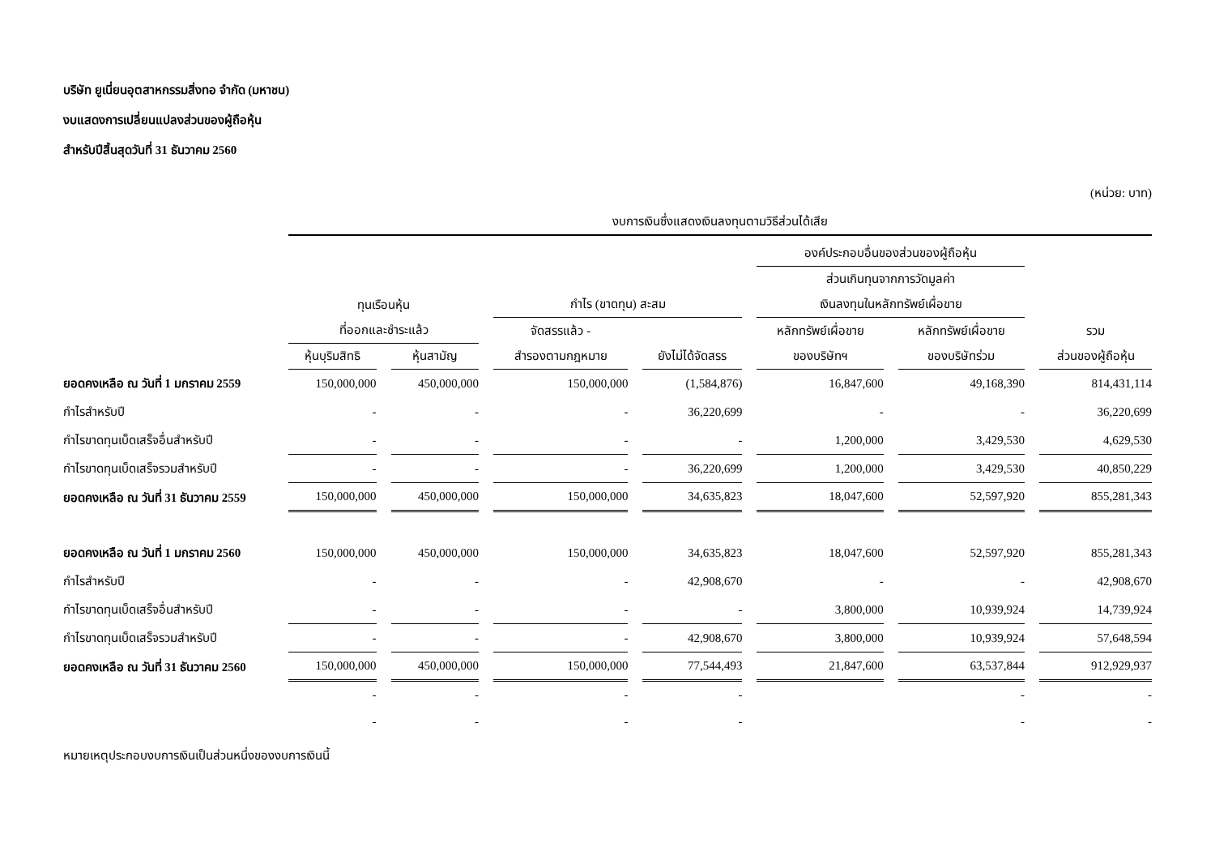บริษัท ยูเนี่ยนอุตสาหกรรมสิ่งทอ จำกัด (มหาชน)
งบแสดงการเปลี่ยนแปลงส่วนของผู้ถือหุ้น
สำหรับปีสิ้นสุดวันที่ 31 ธันวาคม 2560
(หน่วย: บาท)
| | งบการเงินซึ่งแสดงเงินลงทุนตามวิธีส่วนได้เสีย | | | | | | |
| --- | --- | --- | --- | --- | --- | --- | --- |
| | | | | | องค์ประกอบอื่นของส่วนของผู้ถือหุ้น | | |
| | | | | | ส่วนเกินทุนจากการวัดมูลค่า | | |
| | ทุนเรือนหุ้น | | กำไร (ขาดทุน) สะสม | | เงินลงทุนในหลักทรัพย์เผื่อขาย | | |
| | ที่ออกและชำระแล้ว | | จัดสรรแล้ว - | | หลักทรัพย์เผื่อขาย | หลักทรัพย์เผื่อขาย | รวม |
| | หุ้นบุริมสิทธิ | หุ้นสามัญ | สำรองตามกฎหมาย | ยังไม่ได้จัดสรร | ของบริษัทฯ | ของบริษัทร่วม | ส่วนของผู้ถือหุ้น |
| ยอดคงเหลือ ณ วันที่ 1 มกราคม 2559 | 150,000,000 | 450,000,000 | 150,000,000 | (1,584,876) | 16,847,600 | 49,168,390 | 814,431,114 |
| กำไรสำหรับปี | - | - | - | 36,220,699 | - | - | 36,220,699 |
| กำไรขาดทุนเบ็ดเสร็จอื่นสำหรับปี | - | - | - | - | 1,200,000 | 3,429,530 | 4,629,530 |
| กำไรขาดทุนเบ็ดเสร็จรวมสำหรับปี | - | - | - | 36,220,699 | 1,200,000 | 3,429,530 | 40,850,229 |
| ยอดคงเหลือ ณ วันที่ 31 ธันวาคม 2559 | 150,000,000 | 450,000,000 | 150,000,000 | 34,635,823 | 18,047,600 | 52,597,920 | 855,281,343 |
| ยอดคงเหลือ ณ วันที่ 1 มกราคม 2560 | 150,000,000 | 450,000,000 | 150,000,000 | 34,635,823 | 18,047,600 | 52,597,920 | 855,281,343 |
| กำไรสำหรับปี | - | - | - | 42,908,670 | - | - | 42,908,670 |
| กำไรขาดทุนเบ็ดเสร็จอื่นสำหรับปี | - | - | - | - | 3,800,000 | 10,939,924 | 14,739,924 |
| กำไรขาดทุนเบ็ดเสร็จรวมสำหรับปี | - | - | - | 42,908,670 | 3,800,000 | 10,939,924 | 57,648,594 |
| ยอดคงเหลือ ณ วันที่ 31 ธันวาคม 2560 | 150,000,000 | 450,000,000 | 150,000,000 | 77,544,493 | 21,847,600 | 63,537,844 | 912,929,937 |
| | - | - | - | - | | - | - |
| | - | - | - | - | | - | - |
หมายเหตุประกอบงบการเงินเป็นส่วนหนึ่งของงบการเงินนี้